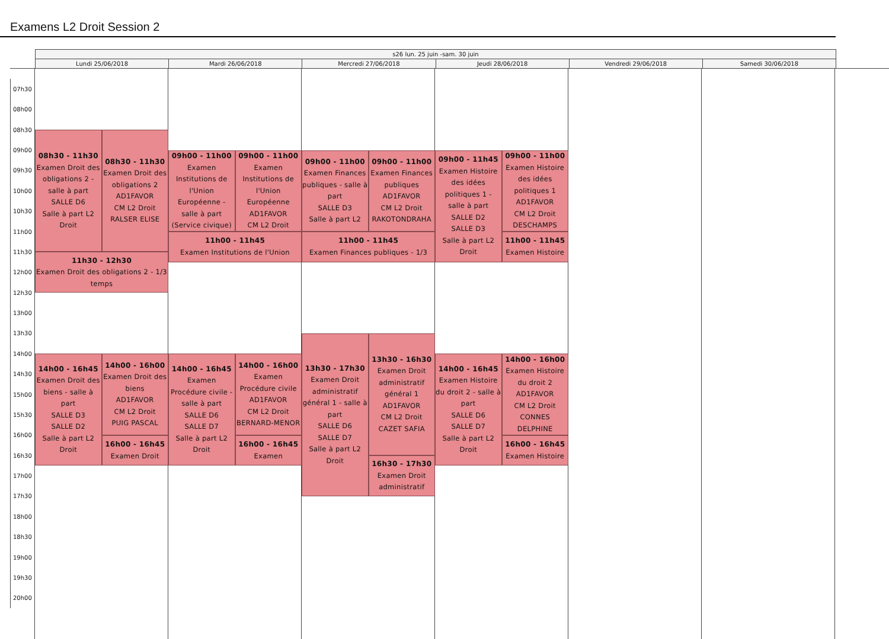Examens L2 Droit Session 2
s26 lun. 25 juin -sam. 30 juin
Lundi 25/06/2018 Mardi 26/06/2018 Mercredi 27/06/2018 Jeudi 28/06/2018 Vendredi 29/06/2018 Samedi 30/06/2018
07h30
08h00
08h30
09h00
09h30
10h00
10h30
11h00
11h30
12h00
12h30
13h00
13h30
14h00
14h30
15h00
15h30
16h00
16h30
17h00
17h30
18h00
18h30
19h00
19h30
20h00
08h30 - 11h30
Examen Droit des obligations 2 - salle à part
SALLE D6
Salle à part L2 Droit
08h30 - 11h30
Examen Droit des obligations 2
AD1FAVOR
CM L2 Droit
RALSER ELISE
11h30 - 12h30
Examen Droit des obligations 2 - 1/3 temps
14h00 - 16h45
Examen Droit des biens - salle à part
SALLE D3
SALLE D2
Salle à part L2 Droit
14h00 - 16h00
Examen Droit des biens
AD1FAVOR
CM L2 Droit
PUIG PASCAL
16h00 - 16h45
Examen Droit
09h00 - 11h00
Examen Institutions de l'Union Européenne - salle à part
(Service civique)
09h00 - 11h00
Examen Institutions de l'Union Européenne
AD1FAVOR
CM L2 Droit
11h00 - 11h45
Examen Institutions de l'Union
14h00 - 16h45
Examen Procédure civile - salle à part
SALLE D6
SALLE D7
Salle à part L2 Droit
14h00 - 16h00
Examen Procédure civile
AD1FAVOR
CM L2 Droit
BERNARD-MENOR
16h00 - 16h45
Examen
09h00 - 11h00
Examen Finances publiques - salle à part
SALLE D3
Salle à part L2
09h00 - 11h00
Examen Finances publiques
AD1FAVOR
CM L2 Droit
RAKOTONDRAHA
11h00 - 11h45
Examen Finances publiques - 1/3
13h30 - 17h30
Examen Droit administratif général 1 - salle à part
SALLE D6
SALLE D7
Salle à part L2 Droit
13h30 - 16h30
Examen Droit administratif général 1
AD1FAVOR
CM L2 Droit
CAZET SAFIA
16h30 - 17h30
Examen Droit administratif
09h00 - 11h45
Examen Histoire des idées politiques 1 - salle à part
SALLE D2
SALLE D3
Salle à part L2 Droit
09h00 - 11h00
Examen Histoire des idées politiques 1
AD1FAVOR
CM L2 Droit
DESCHAMPS
11h00 - 11h45
Examen Histoire
14h00 - 16h45
Examen Histoire du droit 2 - salle à part
SALLE D6
SALLE D7
Salle à part L2 Droit
14h00 - 16h00
Examen Histoire du droit 2
AD1FAVOR
CM L2 Droit
CONNES DELPHINE
16h00 - 16h45
Examen Histoire